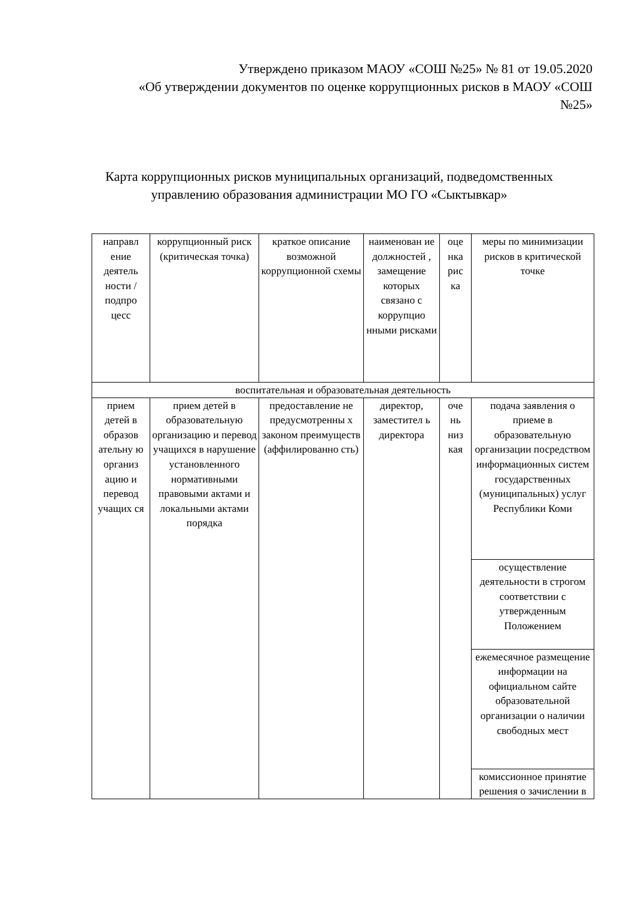Утверждено приказом МАОУ «СОШ №25» № 81 от 19.05.2020
«Об утверждении документов по оценке коррупционных рисков в МАОУ «СОШ №25»
Карта коррупционных рисков муниципальных организаций, подведомственных управлению образования администрации МО ГО «Сыктывкар»
| направл ение деятель ности / подпро цесс | коррупционный риск (критическая точка) | краткое описание возможной коррупционной схемы | наименован ие должностей , замещение которых связано с коррупцио нными рисками | оце нка рис ка | меры по минимизации рисков в критической точке |
| --- | --- | --- | --- | --- | --- |
| воспитательная и образовательная деятельность | | | | | |
| прием детей в образов ательну ю организ ацию и перевод учащих ся | прием детей в образовательную организацию и перевод учащихся в нарушение установленного нормативными правовыми актами и локальными актами порядка | предоставление не предусмотренны х законом преимуществ (аффилированно сть) | директор, заместител ь директора | оче нь низ кая | подача заявления о приеме в образовательную организации посредством информационных систем государственных (муниципальных) услуг Республики Коми |
| | | | | | осуществление деятельности в строгом соответствии с утвержденным Положением |
| | | | | | ежемесячное размещение информации на официальном сайте образовательной организации о наличии свободных мест |
| | | | | | комиссионное принятие решения о зачислении в |